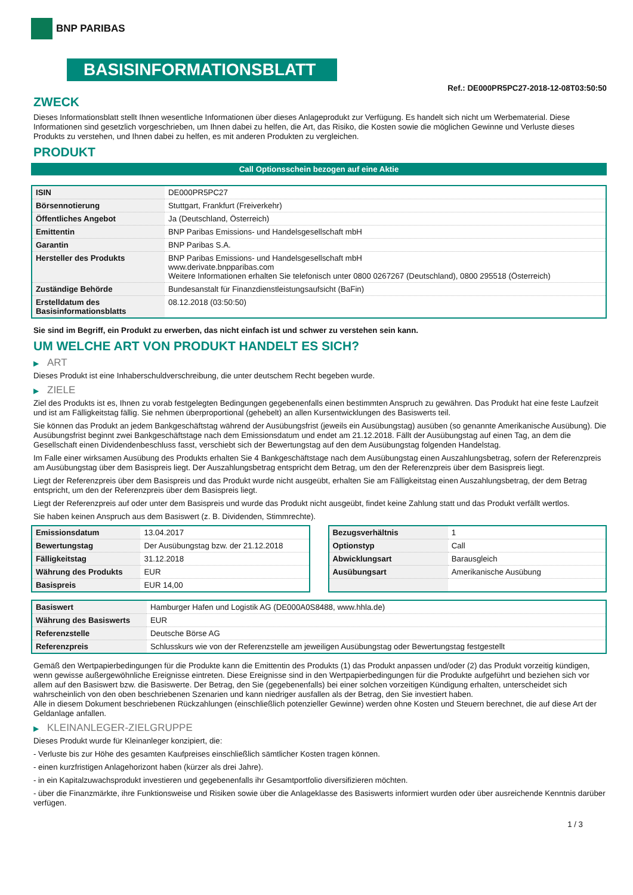BNP PARIBAS
BASISINFORMATIONSBLATT
Ref.: DE000PR5PC27-2018-12-08T03:50:50
ZWECK
Dieses Informationsblatt stellt Ihnen wesentliche Informationen über dieses Anlageprodukt zur Verfügung. Es handelt sich nicht um Werbematerial. Diese Informationen sind gesetzlich vorgeschrieben, um Ihnen dabei zu helfen, die Art, das Risiko, die Kosten sowie die möglichen Gewinne und Verluste dieses Produkts zu verstehen, und Ihnen dabei zu helfen, es mit anderen Produkten zu vergleichen.
PRODUKT
Call Optionsschein bezogen auf eine Aktie
| ISIN | DE000PR5PC27 |
| Börsennotierung | Stuttgart, Frankfurt (Freiverkehr) |
| Öffentliches Angebot | Ja (Deutschland, Österreich) |
| Emittentin | BNP Paribas Emissions- und Handelsgesellschaft mbH |
| Garantin | BNP Paribas S.A. |
| Hersteller des Produkts | BNP Paribas Emissions- und Handelsgesellschaft mbH www.derivate.bnpparibas.com Weitere Informationen erhalten Sie telefonisch unter 0800 0267267 (Deutschland), 0800 295518 (Österreich) |
| Zuständige Behörde | Bundesanstalt für Finanzdienstleistungsaufsicht (BaFin) |
| Erstelldatum des Basisinformationsblatts | 08.12.2018 (03:50:50) |
Sie sind im Begriff, ein Produkt zu erwerben, das nicht einfach ist und schwer zu verstehen sein kann.
UM WELCHE ART VON PRODUKT HANDELT ES SICH?
▶ ART
Dieses Produkt ist eine Inhaberschuldverschreibung, die unter deutschem Recht begeben wurde.
▶ ZIELE
Ziel des Produkts ist es, Ihnen zu vorab festgelegten Bedingungen gegebenenfalls einen bestimmten Anspruch zu gewähren. Das Produkt hat eine feste Laufzeit und ist am Fälligkeitstag fällig. Sie nehmen überproportional (gehebelt) an allen Kursentwicklungen des Basiswerts teil.
Sie können das Produkt an jedem Bankgeschäftstag während der Ausübungsfrist (jeweils ein Ausübungstag) ausüben (so genannte Amerikanische Ausübung). Die Ausübungsfrist beginnt zwei Bankgeschäftstage nach dem Emissionsdatum und endet am 21.12.2018. Fällt der Ausübungstag auf einen Tag, an dem die Gesellschaft einen Dividendenbeschluss fasst, verschiebt sich der Bewertungstag auf den dem Ausübungstag folgenden Handelstag.
Im Falle einer wirksamen Ausübung des Produkts erhalten Sie 4 Bankgeschäftstage nach dem Ausübungstag einen Auszahlungsbetrag, sofern der Referenzpreis am Ausübungstag über dem Basispreis liegt. Der Auszahlungsbetrag entspricht dem Betrag, um den der Referenzpreis über dem Basispreis liegt.
Liegt der Referenzpreis über dem Basispreis und das Produkt wurde nicht ausgeübt, erhalten Sie am Fälligkeitstag einen Auszahlungsbetrag, der dem Betrag entspricht, um den der Referenzpreis über dem Basispreis liegt.
Liegt der Referenzpreis auf oder unter dem Basispreis und wurde das Produkt nicht ausgeübt, findet keine Zahlung statt und das Produkt verfällt wertlos.
Sie haben keinen Anspruch aus dem Basiswert (z. B. Dividenden, Stimmrechte).
| Emissionsdatum | 13.04.2017 |
| Bewertungstag | Der Ausübungstag bzw. der 21.12.2018 |
| Fälligkeitstag | 31.12.2018 |
| Währung des Produkts | EUR |
| Basispreis | EUR 14,00 |
| Bezugsverhältnis | 1 |
| Optionstyp | Call |
| Abwicklungsart | Barausgleich |
| Ausübungsart | Amerikanische Ausübung |
| Basiswert | Hamburger Hafen und Logistik AG (DE000A0S8488, www.hhla.de) |
| Währung des Basiswerts | EUR |
| Referenzstelle | Deutsche Börse AG |
| Referenzpreis | Schlusskurs wie von der Referenzstelle am jeweiligen Ausübungstag oder Bewertungstag festgestellt |
Gemäß den Wertpapierbedingungen für die Produkte kann die Emittentin des Produkts (1) das Produkt anpassen und/oder (2) das Produkt vorzeitig kündigen, wenn gewisse außergewöhnliche Ereignisse eintreten. Diese Ereignisse sind in den Wertpapierbedingungen für die Produkte aufgeführt und beziehen sich vor allem auf den Basiswert bzw. die Basiswerte. Der Betrag, den Sie (gegebenenfalls) bei einer solchen vorzeitigen Kündigung erhalten, unterscheidet sich wahrscheinlich von den oben beschriebenen Szenarien und kann niedriger ausfallen als der Betrag, den Sie investiert haben.
Alle in diesem Dokument beschriebenen Rückzahlungen (einschließlich potenzieller Gewinne) werden ohne Kosten und Steuern berechnet, die auf diese Art der Geldanlage anfallen.
▶ KLEINANLEGER-ZIELGRUPPE
Dieses Produkt wurde für Kleinanleger konzipiert, die:
- Verluste bis zur Höhe des gesamten Kaufpreises einschließlich sämtlicher Kosten tragen können.
- einen kurzfristigen Anlagehorizont haben (kürzer als drei Jahre).
- in ein Kapitalzuwachsprodukt investieren und gegebenenfalls ihr Gesamtportfolio diversifizieren möchten.
- über die Finanzmärkte, ihre Funktionsweise und Risiken sowie über die Anlageklasse des Basiswerts informiert wurden oder über ausreichende Kenntnis darüber verfügen.
1 / 3